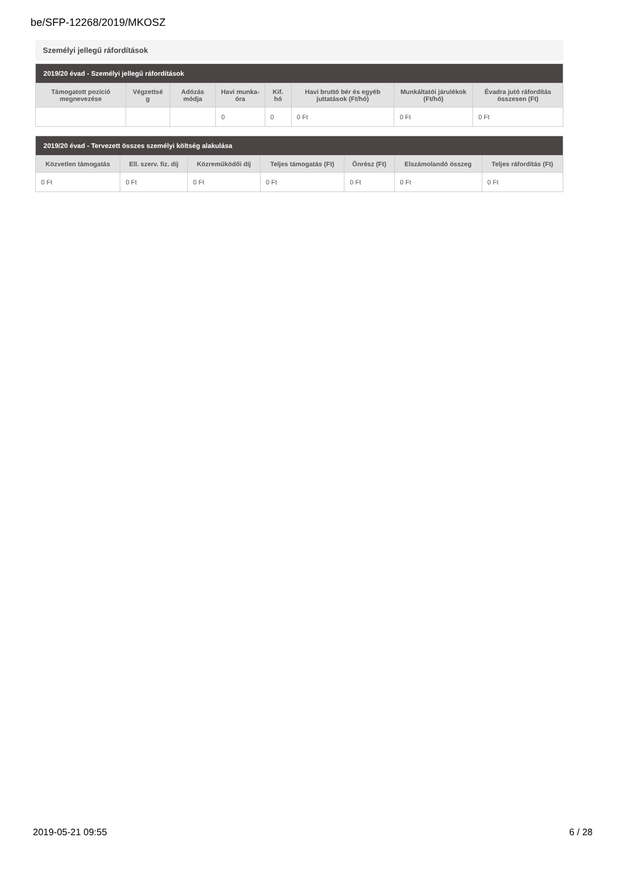be/SFP-12268/2019/MKOSZ
Személyi jellegű ráfordítások
| 2019/20 évad - Személyi jellegű ráfordítások | | | | | | | |
| --- | --- | --- | --- | --- | --- | --- | --- |
| Támogatott pozíció megnevezése | Végzettsé g | Adózás módja | Havi munka-óra | Kif. hó | Havi bruttó bér és egyéb juttatások (Ft/hó) | Munkáltatói járulékok (Ft/hó) | Évadra jutó ráfordítás összesen (Ft) |
| | | | 0 | 0 | 0 Ft | 0 Ft | 0 Ft |
| 2019/20 évad - Tervezett összes személyi költség alakulása | | | | | | |
| --- | --- | --- | --- | --- | --- | --- |
| Közvetlen támogatás | Ell. szerv. fiz. díj | Közreműködői díj | Teljes támogatás (Ft) | Önrész (Ft) | Elszámolandó összeg | Teljes ráfordítás (Ft) |
| 0 Ft | 0 Ft | 0 Ft | 0 Ft | 0 Ft | 0 Ft | 0 Ft |
2019-05-21 09:55 6 / 28